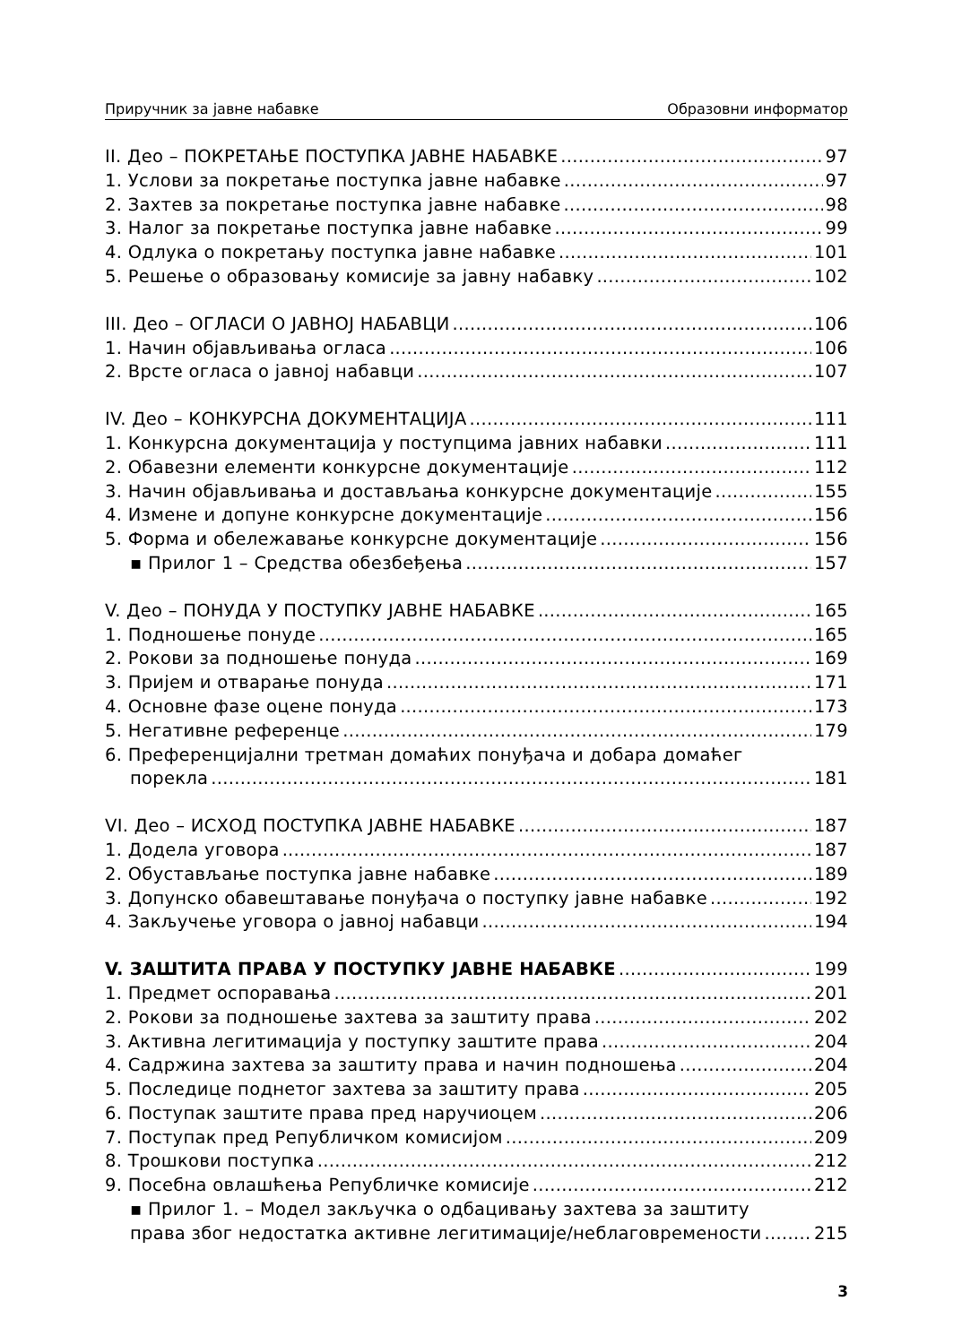Приручник за јавне набавке Образовни информатор
II. Део – ПОКРЕТАЊЕ ПОСТУПКА ЈАВНЕ НАБАВКЕ 97
1. Услови за покретање поступка јавне набавке 97
2. Захтев за покретање поступка јавне набавке 98
3. Налог за покретање поступка јавне набавке 99
4. Одлука о покретању поступка јавне набавке 101
5. Решење о образовању комисије за јавну набавку 102
III. Део – ОГЛАСИ О ЈАВНОЈ НАБАВЦИ 106
1. Начин објављивања огласа 106
2. Врсте огласа о јавној набавци 107
IV. Део – КОНКУРСНА ДОКУМЕНТАЦИЈА 111
1. Конкурсна документација у поступцима јавних набавки 111
2. Обавезни елементи конкурсне документације 112
3. Начин објављивања и достављања конкурсне документације 155
4. Измене и допуне конкурсне документације 156
5. Форма и обележавање конкурсне документације 156
▪ Прилог 1 – Средства обезбеђења 157
V. Део – ПОНУДА У ПОСТУПКУ ЈАВНЕ НАБАВКЕ 165
1. Подношење понуде 165
2. Рокови за подношење понуда 169
3. Пријем и отварање понуда 171
4. Основне фазе оцене понуда 173
5. Негативне референце 179
6. Преференцијални третман домаћих понуђача и добара домаћег
порекла 181
VI. Део – ИСХОД ПОСТУПКА ЈАВНЕ НАБАВКЕ 187
1. Додела уговора 187
2. Обустављање поступка јавне набавке 189
3. Допунско обавештавање понуђача о поступку јавне набавке 192
4. Закључење уговора о јавној набавци 194
V. ЗАШТИТА ПРАВА У ПОСТУПКУ ЈАВНЕ НАБАВКЕ 199
1. Предмет оспоравања 201
2. Рокови за подношење захтева за заштиту права 202
3. Активна легитимација у поступку заштите права 204
4. Садржина захтева за заштиту права и начин подношења 204
5. Последице поднетог захтева за заштиту права 205
6. Поступак заштите права пред наручиоцем 206
7. Поступак пред Републичком комисијом 209
8. Трошкови поступка 212
9. Посебна овлашћења Републичке комисије 212
▪ Прилог 1. – Модел закључка о одбацивању захтева за заштиту
права због недостатка активне легитимације/неблаговремености 215
3